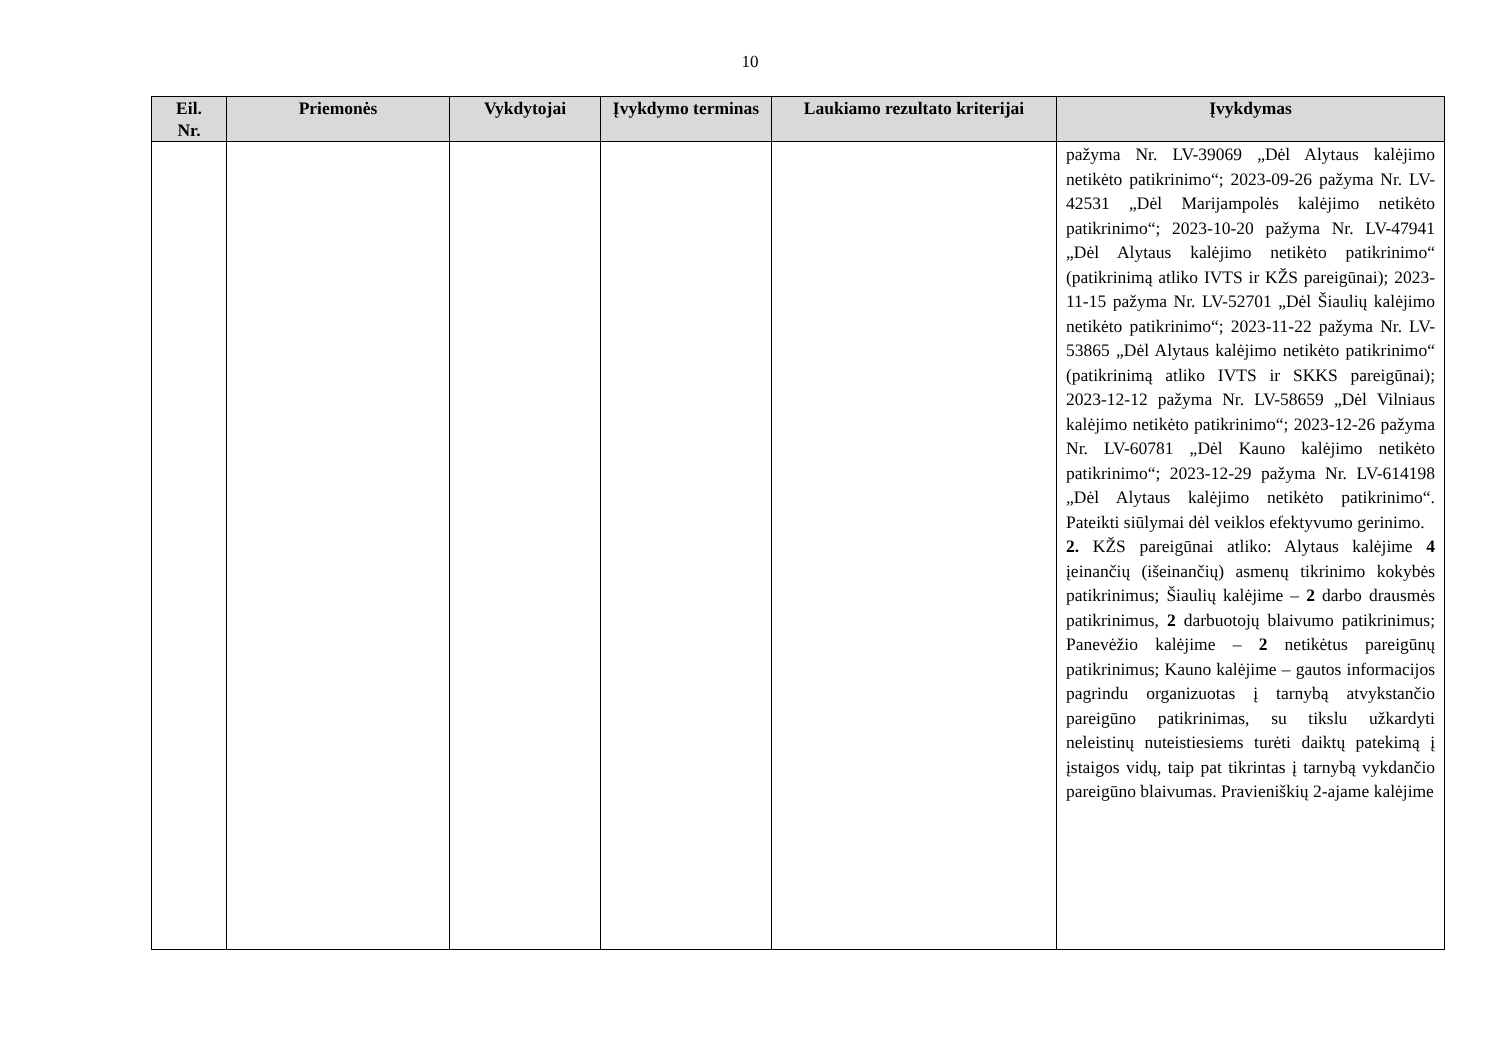10
| Eil. Nr. | Priemonės | Vykdytojai | Įvykdymo terminas | Laukiamo rezultato kriterijai | Įvykdymas |
| --- | --- | --- | --- | --- | --- |
| | | | | | pažyma Nr. LV-39069 „Dėl Alytaus kalėjimo netikėto patikrinimo“; 2023-09-26 pažyma Nr. LV-42531 „Dėl Marijampolės kalėjimo netikėto patikrinimo“; 2023-10-20 pažyma Nr. LV-47941 „Dėl Alytaus kalėjimo netikėto patikrinimo“ (patikrinimą atliko IVTS ir KŽS pareigūnai); 2023-11-15 pažyma Nr. LV-52701 „Dėl Šiaulių kalėjimo netikėto patikrinimo“; 2023-11-22 pažyma Nr. LV-53865 „Dėl Alytaus kalėjimo netikėto patikrinimo“ (patikrinimą atliko IVTS ir SKKS pareigūnai); 2023-12-12 pažyma Nr. LV-58659 „Dėl Vilniaus kalėjimo netikėto patikrinimo“; 2023-12-26 pažyma Nr. LV-60781 „Dėl Kauno kalėjimo netikėto patikrinimo“; 2023-12-29 pažyma Nr. LV-614198 „Dėl Alytaus kalėjimo netikėto patikrinimo“. Pateikti siūlymai dėl veiklos efektyvumo gerinimo. 2. KŽS pareigūnai atliko: Alytaus kalėjime 4 įeinančių (išeinančių) asmenų tikrinimo kokybės patikrinimus; Šiaulių kalėjime – 2 darbo drausmės patikrinimus, 2 darbuotojų blaivumo patikrinimus; Panevėžio kalėjime – 2 netikėtus pareigūnų patikrinimus; Kauno kalėjime – gautos informacijos pagrindu organizuotas į tarnybą atvykstančio pareigūno patikrinimas, su tikslu užkardyti neleistinų nuteistiesiems turėti daiktų patekimą į įstaigos vidų, taip pat tikrintas į tarnybą vykdančio pareigūno blaivumas. Pravieniškių 2-ajame kalėjime |